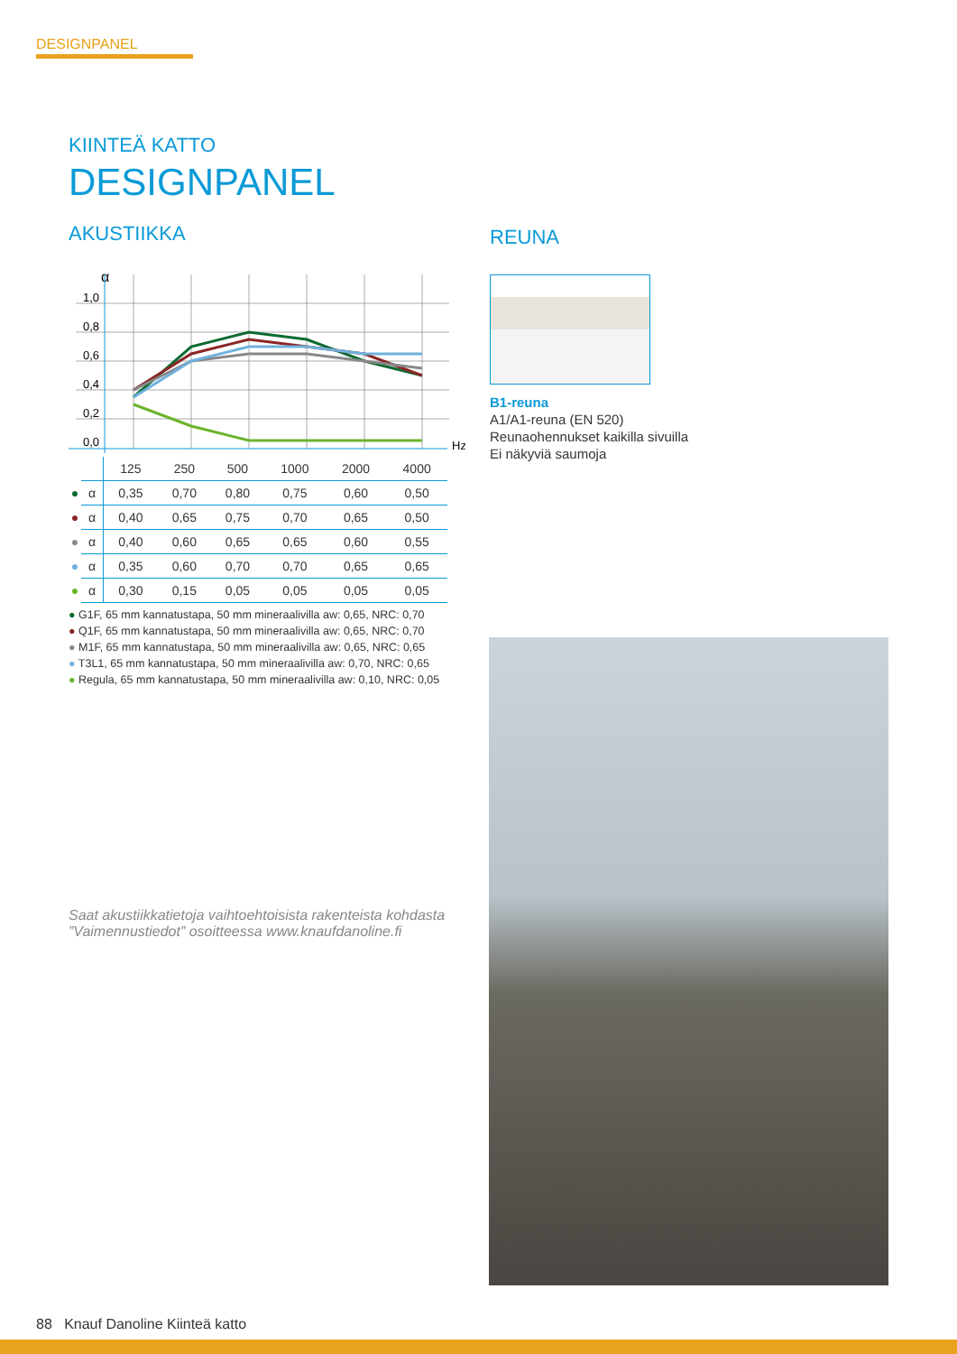DESIGNPANEL
KIINTEÄ KATTO
DESIGNPANEL
AKUSTIIKKA
α
1,0
0,8
0,6
0,4
0,2
0,0
Hz
| | | 125 | 250 | 500 | 1000 | 2000 | 4000 |
| ● | α | 0,35 | 0,70 | 0,80 | 0,75 | 0,60 | 0,50 |
| ● | α | 0,40 | 0,65 | 0,75 | 0,70 | 0,65 | 0,50 |
| ● | α | 0,40 | 0,60 | 0,65 | 0,65 | 0,60 | 0,55 |
| ● | α | 0,35 | 0,60 | 0,70 | 0,70 | 0,65 | 0,65 |
| ● | α | 0,30 | 0,15 | 0,05 | 0,05 | 0,05 | 0,05 |
● G1F, 65 mm kannatustapa, 50 mm mineraalivilla aw: 0,65, NRC: 0,70
● Q1F, 65 mm kannatustapa, 50 mm mineraalivilla aw: 0,65, NRC: 0,70
● M1F, 65 mm kannatustapa, 50 mm mineraalivilla aw: 0,65, NRC: 0,65
● T3L1, 65 mm kannatustapa, 50 mm mineraalivilla aw: 0,70, NRC: 0,65
● Regula, 65 mm kannatustapa, 50 mm mineraalivilla aw: 0,10, NRC: 0,05
REUNA
B1-reuna
A1/A1-reuna (EN 520)
Reunaohennukset kaikilla sivuilla
Ei näkyviä saumoja
Saat akustiikkatietoja vaihtoehtoisista rakenteista kohdasta
”Vaimennustiedot” osoitteessa www.knaufdanoline.fi
88 Knauf Danoline Kiinteä katto